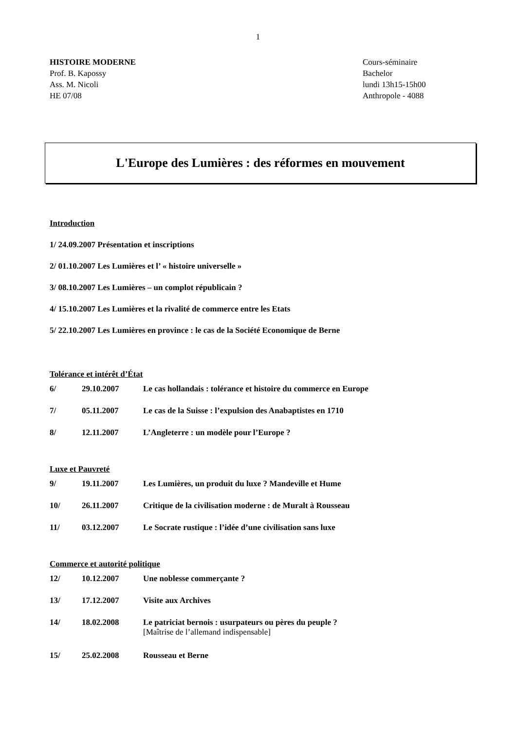1
HISTOIRE MODERNE
Prof. B. Kapossy
Ass. M. Nicoli
HE 07/08
Cours-séminaire
Bachelor
lundi 13h15-15h00
Anthropole - 4088
L'Europe des Lumières : des réformes en mouvement
Introduction
1/ 24.09.2007 Présentation et inscriptions
2/ 01.10.2007 Les Lumières et l’ « histoire universelle »
3/ 08.10.2007 Les Lumières – un complot républicain ?
4/ 15.10.2007 Les Lumières et la rivalité de commerce entre les Etats
5/ 22.10.2007 Les Lumières en province : le cas de la Société Economique de Berne
Tolérance et intérêt d’État
| 6/ | 29.10.2007 | Le cas hollandais : tolérance et histoire du commerce en Europe |
| 7/ | 05.11.2007 | Le cas de la Suisse : l’expulsion des Anabaptistes en 1710 |
| 8/ | 12.11.2007 | L’Angleterre : un modèle pour l’Europe ? |
Luxe et Pauvreté
| 9/ | 19.11.2007 | Les Lumières, un produit du luxe ? Mandeville et Hume |
| 10/ | 26.11.2007 | Critique de la civilisation moderne : de Muralt à Rousseau |
| 11/ | 03.12.2007 | Le Socrate rustique : l’idée d’une civilisation sans luxe |
Commerce et autorité politique
| 12/ | 10.12.2007 | Une noblesse commerçante ? |
| 13/ | 17.12.2007 | Visite aux Archives |
| 14/ | 18.02.2008 | Le patriciat bernois : usurpateurs ou pères du peuple ? [Maîtrise de l’allemand indispensable] |
| 15/ | 25.02.2008 | Rousseau et Berne |